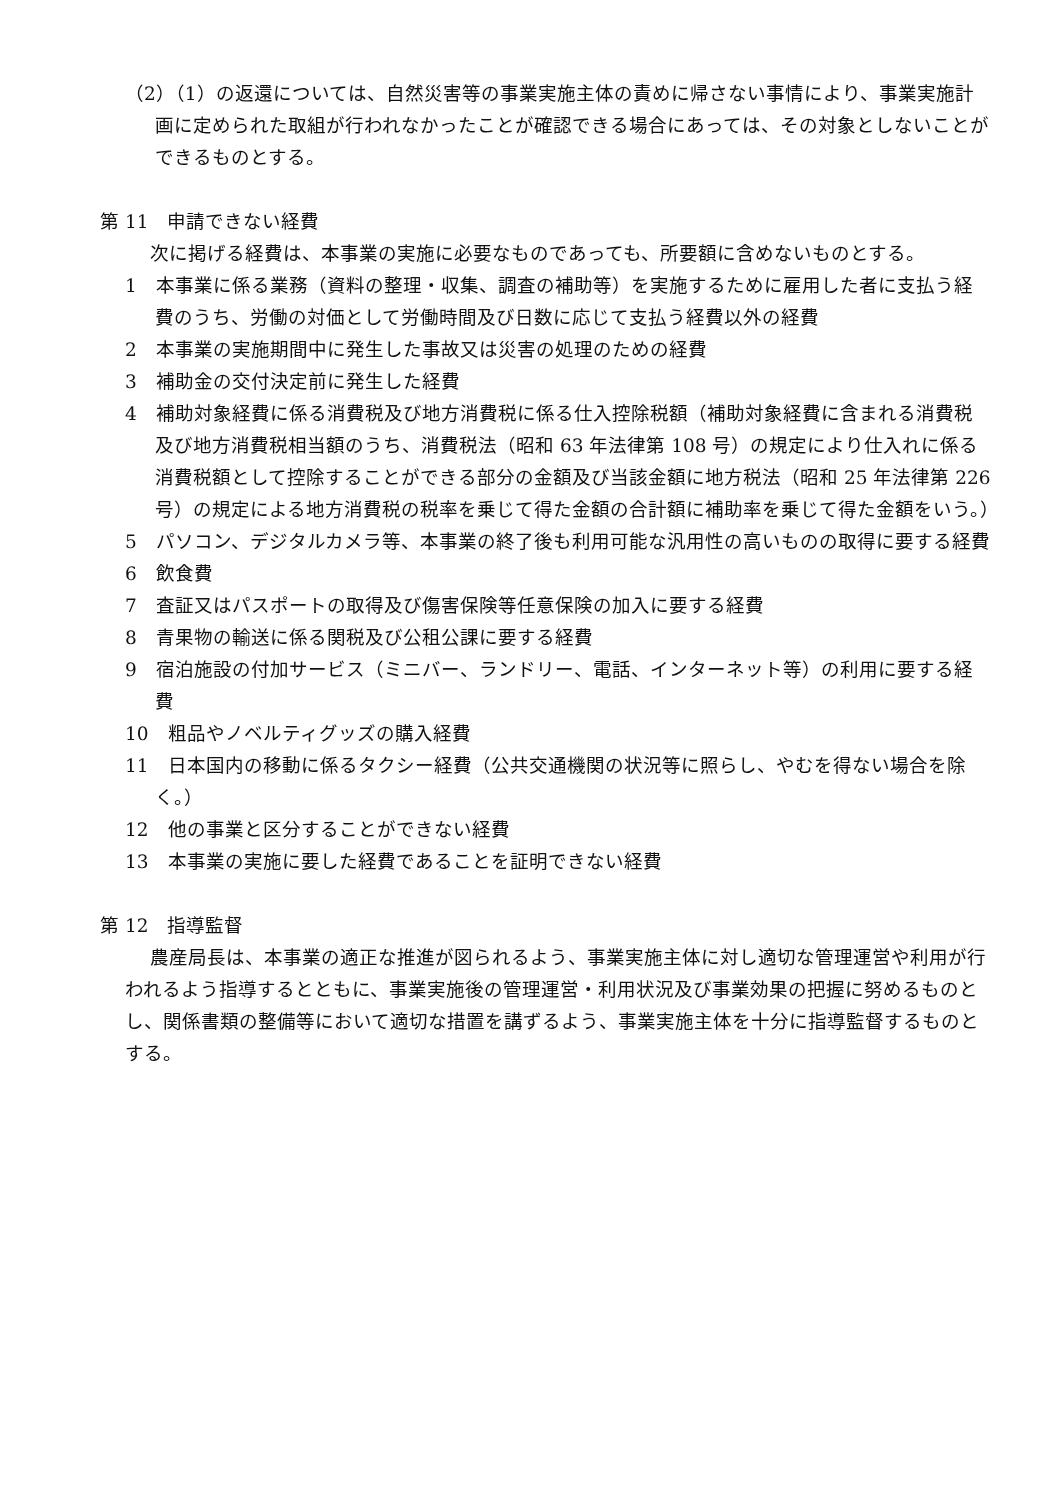（2）（1）の返還については、自然災害等の事業実施主体の責めに帰さない事情により、事業実施計画に定められた取組が行われなかったことが確認できる場合にあっては、その対象としないことができるものとする。
第 11　申請できない経費
次に掲げる経費は、本事業の実施に必要なものであっても、所要額に含めないものとする。
1　本事業に係る業務（資料の整理・収集、調査の補助等）を実施するために雇用した者に支払う経費のうち、労働の対価として労働時間及び日数に応じて支払う経費以外の経費
2　本事業の実施期間中に発生した事故又は災害の処理のための経費
3　補助金の交付決定前に発生した経費
4　補助対象経費に係る消費税及び地方消費税に係る仕入控除税額（補助対象経費に含まれる消費税及び地方消費税相当額のうち、消費税法（昭和 63 年法律第 108 号）の規定により仕入れに係る消費税額として控除することができる部分の金額及び当該金額に地方税法（昭和 25 年法律第 226 号）の規定による地方消費税の税率を乗じて得た金額の合計額に補助率を乗じて得た金額をいう。）
5　パソコン、デジタルカメラ等、本事業の終了後も利用可能な汎用性の高いものの取得に要する経費
6　飲食費
7　査証又はパスポートの取得及び傷害保険等任意保険の加入に要する経費
8　青果物の輸送に係る関税及び公租公課に要する経費
9　宿泊施設の付加サービス（ミニバー、ランドリー、電話、インターネット等）の利用に要する経費
10　粗品やノベルティグッズの購入経費
11　日本国内の移動に係るタクシー経費（公共交通機関の状況等に照らし、やむを得ない場合を除く。）
12　他の事業と区分することができない経費
13　本事業の実施に要した経費であることを証明できない経費
第 12　指導監督
農産局長は、本事業の適正な推進が図られるよう、事業実施主体に対し適切な管理運営や利用が行われるよう指導するとともに、事業実施後の管理運営・利用状況及び事業効果の把握に努めるものとし、関係書類の整備等において適切な措置を講ずるよう、事業実施主体を十分に指導監督するものとする。